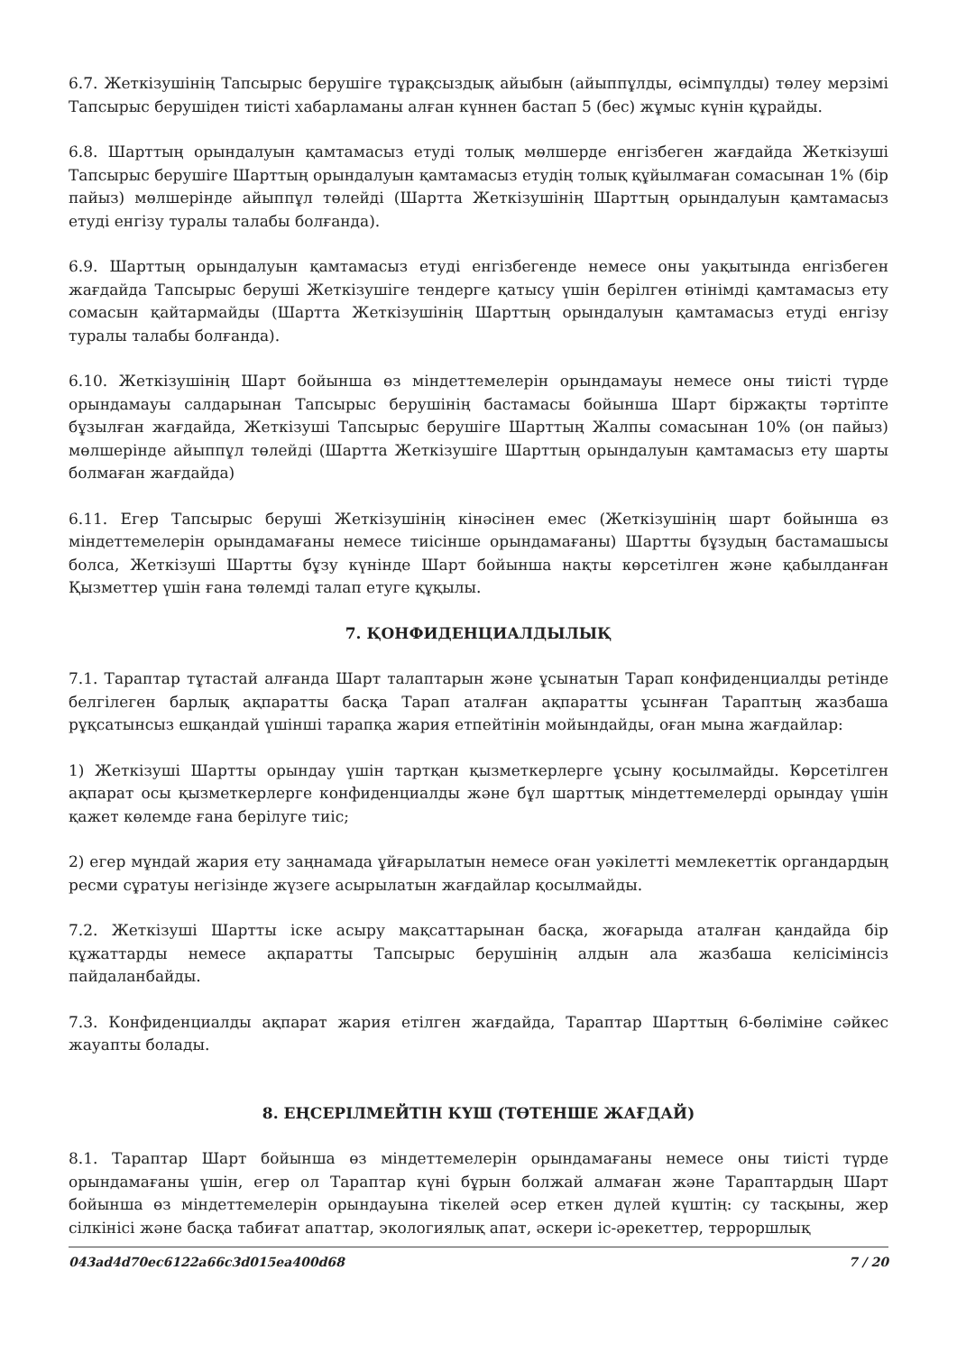6.7. Жеткізушінің Тапсырыс берушіге тұрақсыздық айыбын (айыппұлды, өсімпұлды) төлеу мерзімі Тапсырыс берушіден тиісті хабарламаны алған күннен бастап 5 (бес) жұмыс күнін құрайды.
6.8. Шарттың орындалуын қамтамасыз етуді толық мөлшерде енгізбеген жағдайда Жеткізуші Тапсырыс берушіге Шарттың орындалуын қамтамасыз етудің толық құйылмаған сомасынан 1% (бір пайыз) мөлшерінде айыппұл төлейді (Шартта Жеткізушінің Шарттың орындалуын қамтамасыз етуді енгізу туралы талабы болғанда).
6.9. Шарттың орындалуын қамтамасыз етуді енгізбегенде немесе оны уақытында енгізбеген жағдайда Тапсырыс беруші Жеткізушіге тендерге қатысу үшін берілген өтінімді қамтамасыз ету сомасын қайтармайды (Шартта Жеткізушінің Шарттың орындалуын қамтамасыз етуді енгізу туралы талабы болғанда).
6.10. Жеткізушінің Шарт бойынша өз міндеттемелерін орындамауы немесе оны тиісті түрде орындамауы салдарынан Тапсырыс берушінің бастамасы бойынша Шарт біржақты тәртіпте бұзылған жағдайда, Жеткізуші Тапсырыс берушіге Шарттың Жалпы сомасынан 10% (он пайыз) мөлшерінде айыппұл төлейді (Шартта Жеткізушіге Шарттың орындалуын қамтамасыз ету шарты болмаған жағдайда)
6.11. Егер Тапсырыс беруші Жеткізушінің кінәсінен емес (Жеткізушінің шарт бойынша өз міндеттемелерін орындамағаны немесе тиісінше орындамағаны) Шартты бұзудың бастамашысы болса, Жеткізуші Шартты бұзу күнінде Шарт бойынша нақты көрсетілген және қабылданған Қызметтер үшін ғана төлемді талап етуге құқылы.
7. ҚОНФИДЕНЦИАЛДЫЛЫҚ
7.1. Тараптар тұтастай алғанда Шарт талаптарын және ұсынатын Тарап конфиденциалды ретінде белгілеген барлық ақпаратты басқа Тарап аталған ақпаратты ұсынған Тараптың жазбаша рұқсатынсыз ешқандай үшінші тарапқа жария етпейтінін мойындайды, оған мына жағдайлар:
1) Жеткізуші Шартты орындау үшін тартқан қызметкерлерге ұсыну қосылмайды. Көрсетілген ақпарат осы қызметкерлерге конфиденциалды және бұл шарттық міндеттемелерді орындау үшін қажет көлемде ғана берілуге тиіс;
2) егер мұндай жария ету заңнамада ұйғарылатын немесе оған уәкілетті мемлекеттік органдардың ресми сұратуы негізінде жүзеге асырылатын жағдайлар қосылмайды.
7.2. Жеткізуші Шартты іске асыру мақсаттарынан басқа, жоғарыда аталған қандайда бір құжаттарды немесе ақпаратты Тапсырыс берушінің алдын ала жазбаша келісімінсіз пайдаланбайды.
7.3. Конфиденциалды ақпарат жария етілген жағдайда, Тараптар Шарттың 6-бөліміне сәйкес жауапты болады.
8. ЕҢСЕРІЛМЕЙТІН КҮШ (ТӨТЕНШЕ ЖАҒДАЙ)
8.1. Тараптар Шарт бойынша өз міндеттемелерін орындамағаны немесе оны тиісті түрде орындамағаны үшін, егер ол Тараптар күні бұрын болжай алмаған және Тараптардың Шарт бойынша өз міндеттемелерін орындауына тікелей әсер еткен дүлей күштің: су тасқыны, жер сілкінісі және басқа табиғат апаттар, экологиялық апат, әскери іс-әрекеттер, терроршлық
043ad4d70ec6122a66c3d015ea400d68 7 / 20